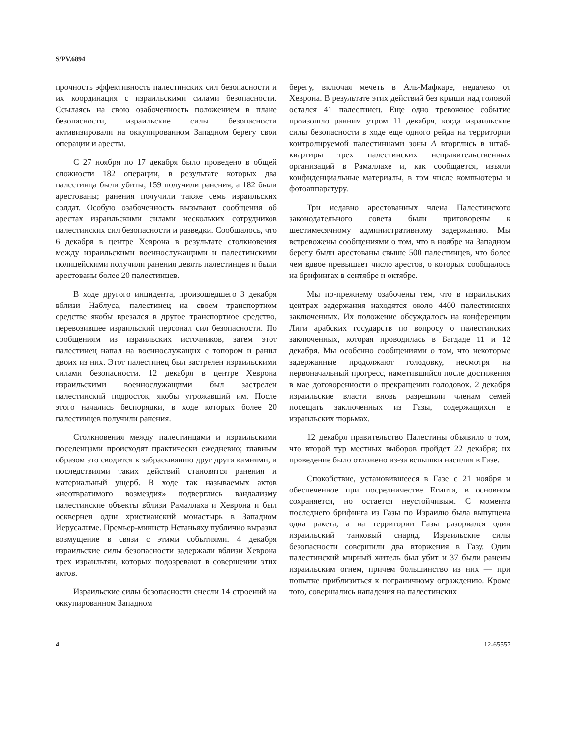S/PV.6894
прочность эффективность палестинских сил безопасности и их координация с израильскими силами безопасности. Ссылаясь на свою озабоченность положением в плане безопасности, израильские силы безопасности активизировали на оккупированном Западном берегу свои операции и аресты.
С 27 ноября по 17 декабря было проведено в общей сложности 182 операции, в результате которых два палестинца были убиты, 159 получили ранения, а 182 были арестованы; ранения получили также семь израильских солдат. Особую озабоченность вызывают сообщения об арестах израильскими силами нескольких сотрудников палестинских сил безопасности и разведки. Сообщалось, что 6 декабря в центре Хеврона в результате столкновения между израильскими военнослужащими и палестинскими полицейскими получили ранения девять палестинцев и были арестованы более 20 палестинцев.
В ходе другого инцидента, произошедшего 3 декабря вблизи Наблуса, палестинец на своем транспортном средстве якобы врезался в другое транспортное средство, перевозившее израильский персонал сил безопасности. По сообщениям из израильских источников, затем этот палестинец напал на военнослужащих с топором и ранил двоих из них. Этот палестинец был застрелен израильскими силами безопасности. 12 декабря в центре Хеврона израильскими военнослужащими был застрелен палестинский подросток, якобы угрожавший им. После этого начались беспорядки, в ходе которых более 20 палестинцев получили ранения.
Столкновения между палестинцами и израильскими поселенцами происходят практически ежедневно; главным образом это сводится к забрасыванию друг друга камнями, и последствиями таких действий становятся ранения и материальный ущерб. В ходе так называемых актов «неотвратимого возмездия» подверглись вандализму палестинские объекты вблизи Рамаллаха и Хеврона и был осквернен один христианский монастырь в Западном Иерусалиме. Премьер-министр Нетаньяху публично выразил возмущение в связи с этими событиями. 4 декабря израильские силы безопасности задержали вблизи Хеврона трех израильтян, которых подозревают в совершении этих актов.
Израильские силы безопасности снесли 14 строений на оккупированном Западном
берегу, включая мечеть в Аль-Мафкаре, недалеко от Хеврона. В результате этих действий без крыши над головой остался 41 палестинец. Еще одно тревожное событие произошло ранним утром 11 декабря, когда израильские силы безопасности в ходе еще одного рейда на территории контролируемой палестинцами зоны A вторглись в штаб-квартиры трех палестинских неправительственных организаций в Рамаллахе и, как сообщается, изъяли конфиденциальные материалы, в том числе компьютеры и фотоаппаратуру.
Три недавно арестованных члена Палестинского законодательного совета были приговорены к шестимесячному административному задержанию. Мы встревожены сообщениями о том, что в ноябре на Западном берегу были арестованы свыше 500 палестинцев, что более чем вдвое превышает число арестов, о которых сообщалось на брифингах в сентябре и октябре.
Мы по-прежнему озабочены тем, что в израильских центрах задержания находятся около 4400 палестинских заключенных. Их положение обсуждалось на конференции Лиги арабских государств по вопросу о палестинских заключенных, которая проводилась в Багдаде 11 и 12 декабря. Мы особенно сообщениями о том, что некоторые задержанные продолжают голодовку, несмотря на первоначальный прогресс, наметившийся после достижения в мае договоренности о прекращении голодовок. 2 декабря израильские власти вновь разрешили членам семей посещать заключенных из Газы, содержащихся в израильских тюрьмах.
12 декабря правительство Палестины объявило о том, что второй тур местных выборов пройдет 22 декабря; их проведение было отложено из-за вспышки насилия в Газе.
Спокойствие, установившееся в Газе с 21 ноября и обеспеченное при посредничестве Египта, в основном сохраняется, но остается неустойчивым. С момента последнего брифинга из Газы по Израилю была выпущена одна ракета, а на территории Газы разорвался один израильский танковый снаряд. Израильские силы безопасности совершили два вторжения в Газу. Один палестинский мирный житель был убит и 37 были ранены израильским огнем, причем большинство из них — при попытке приблизиться к пограничному ограждению. Кроме того, совершались нападения на палестинских
4 12-65557